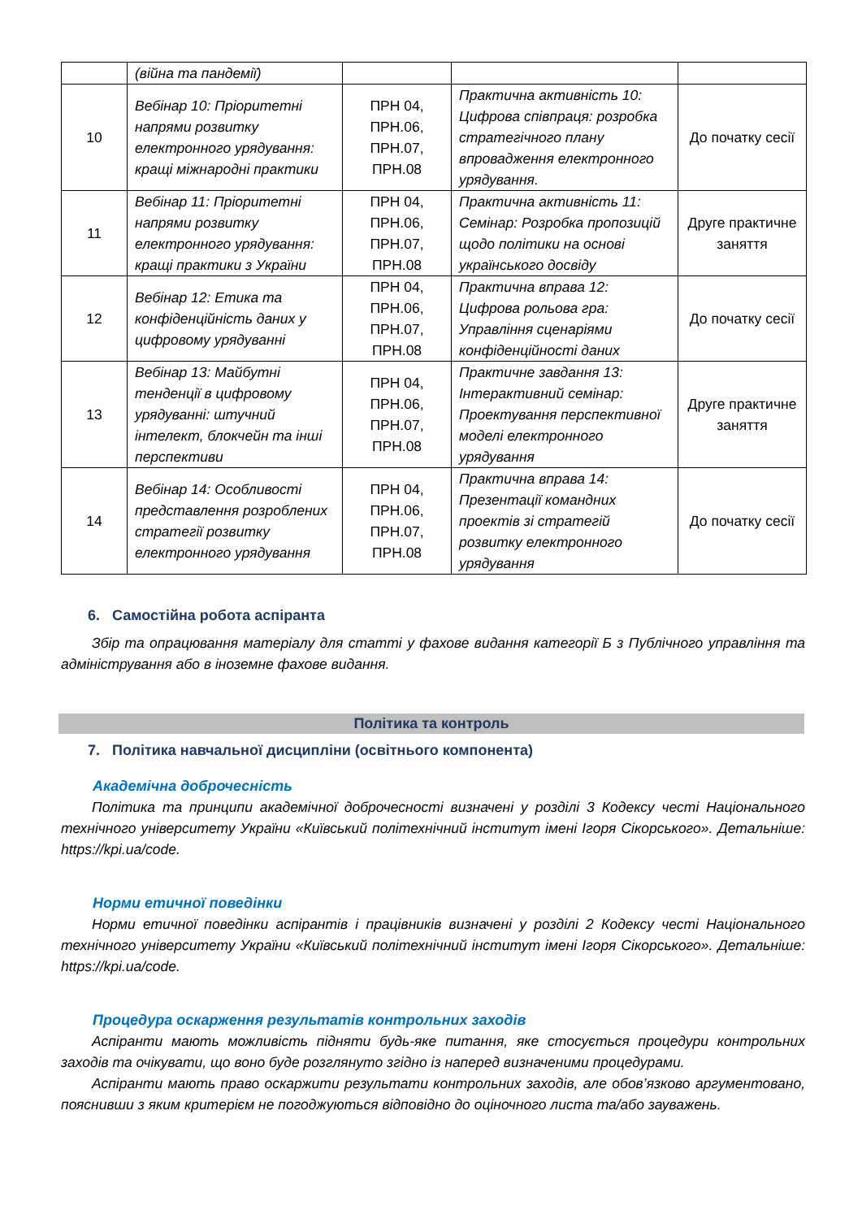| | (війна та пандемії) | | | |
| 10 | Вебінар 10: Пріоритетні напрями розвитку електронного урядування: кращі міжнародні практики | ПРН 04, ПРН.06, ПРН.07, ПРН.08 | Практична активність 10: Цифрова співпраця: розробка стратегічного плану впровадження електронного урядування. | До початку сесії |
| 11 | Вебінар 11: Пріоритетні напрями розвитку електронного урядування: кращі практики з України | ПРН 04, ПРН.06, ПРН.07, ПРН.08 | Практична активність 11: Семінар: Розробка пропозицій щодо політики на основі українського досвіду | Друге практичне заняття |
| 12 | Вебінар 12: Етика та конфіденційність даних у цифровому урядуванні | ПРН 04, ПРН.06, ПРН.07, ПРН.08 | Практична вправа 12: Цифрова рольова гра: Управління сценаріями конфіденційності даних | До початку сесії |
| 13 | Вебінар 13: Майбутні тенденції в цифровому урядуванні: штучний інтелект, блокчейн та інші перспективи | ПРН 04, ПРН.06, ПРН.07, ПРН.08 | Практичне завдання 13: Інтерактивний семінар: Проектування перспективної моделі електронного урядування | Друге практичне заняття |
| 14 | Вебінар 14: Особливості представлення розроблених стратегії розвитку електронного урядування | ПРН 04, ПРН.06, ПРН.07, ПРН.08 | Практична вправа 14: Презентації командних проектів зі стратегій розвитку електронного урядування | До початку сесії |
6. Самостійна робота аспіранта
Збір та опрацювання матеріалу для статті у фахове видання категорії Б з Публічного управління та адміністрування або в іноземне фахове видання.
Політика та контроль
7. Політика навчальної дисципліни (освітнього компонента)
Академічна доброчесність
Політика та принципи академічної доброчесності визначені у розділі 3 Кодексу честі Національного технічного університету України «Київський політехнічний інститут імені Ігоря Сікорського». Детальніше: https://kpi.ua/code.
Норми етичної поведінки
Норми етичної поведінки аспірантів і працівників визначені у розділі 2 Кодексу честі Національного технічного університету України «Київський політехнічний інститут імені Ігоря Сікорського». Детальніше: https://kpi.ua/code.
Процедура оскарження результатів контрольних заходів
Аспіранти мають можливість підняти будь-яке питання, яке стосується процедури контрольних заходів та очікувати, що воно буде розглянуто згідно із наперед визначеними процедурами.
Аспіранти мають право оскаржити результати контрольних заходів, але обов’язково аргументовано, пояснивши з яким критерієм не погоджуються відповідно до оціночного листа та/або зауважень.